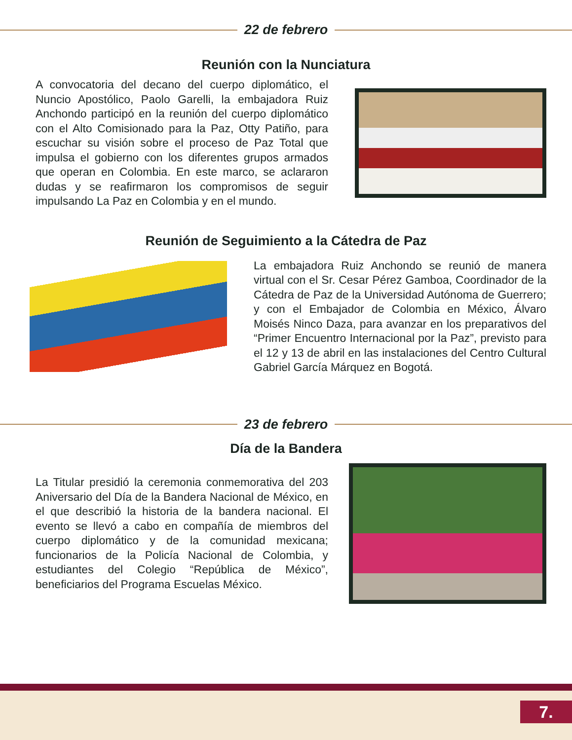22 de febrero
Reunión con la Nunciatura
A convocatoria del decano del cuerpo diplomático, el Nuncio Apostólico, Paolo Garelli, la embajadora Ruiz Anchondo participó en la reunión del cuerpo diplomático con el Alto Comisionado para la Paz, Otty Patiño, para escuchar su visión sobre el proceso de Paz Total que impulsa el gobierno con los diferentes grupos armados que operan en Colombia. En este marco, se aclararon dudas y se reafirmaron los compromisos de seguir impulsando La Paz en Colombia y en el mundo.
Reunión de Seguimiento a la Cátedra de Paz
La embajadora Ruiz Anchondo se reunió de manera virtual con el Sr. Cesar Pérez Gamboa, Coordinador de la Cátedra de Paz de la Universidad Autónoma de Guerrero; y con el Embajador de Colombia en México, Álvaro Moisés Ninco Daza, para avanzar en los preparativos del “Primer Encuentro Internacional por la Paz”, previsto para el 12 y 13 de abril en las instalaciones del Centro Cultural Gabriel García Márquez en Bogotá.
23 de febrero
Día de la Bandera
La Titular presidió la ceremonia conmemorativa del 203 Aniversario del Día de la Bandera Nacional de México, en el que describió la historia de la bandera nacional. El evento se llevó a cabo en compañía de miembros del cuerpo diplomático y de la comunidad mexicana; funcionarios de la Policía Nacional de Colombia, y estudiantes del Colegio “República de México”, beneficiarios del Programa Escuelas México.
7.